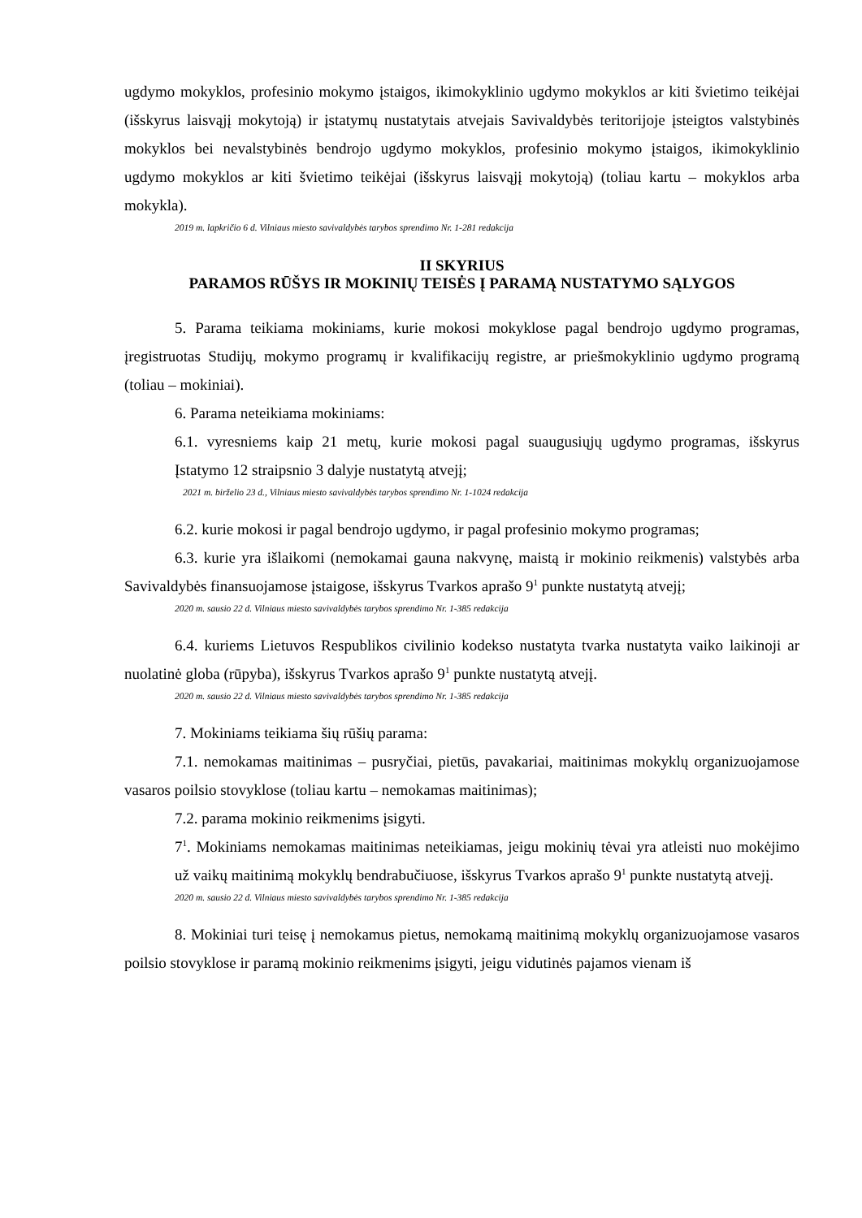ugdymo mokyklos, profesinio mokymo įstaigos, ikimokyklinio ugdymo mokyklos ar kiti švietimo teikėjai (išskyrus laisvąjį mokytoją) ir įstatymų nustatytais atvejais Savivaldybės teritorijoje įsteigtos valstybinės mokyklos bei nevalstybinės bendrojo ugdymo mokyklos, profesinio mokymo įstaigos, ikimokyklinio ugdymo mokyklos ar kiti švietimo teikėjai (išskyrus laisvąjį mokytoją) (toliau kartu – mokyklos arba mokykla).
2019 m. lapkričio 6 d. Vilniaus miesto savivaldybės tarybos sprendimo Nr. 1-281 redakcija
II SKYRIUS
PARAMOS RŪŠYS IR MOKINIŲ TEISĖS Į PARAMĄ NUSTATYMO SĄLYGOS
5. Parama teikiama mokiniams, kurie mokosi mokyklose pagal bendrojo ugdymo programas, įregistruotas Studijų, mokymo programų ir kvalifikacijų registre, ar priešmokyklinio ugdymo programą (toliau – mokiniai).
6. Parama neteikiama mokiniams:
6.1. vyresniems kaip 21 metų, kurie mokosi pagal suaugusiųjų ugdymo programas, išskyrus Įstatymo 12 straipsnio 3 dalyje nustatytą atvejį;
2021 m. birželio 23 d., Vilniaus miesto savivaldybės tarybos sprendimo Nr. 1-1024 redakcija
6.2. kurie mokosi ir pagal bendrojo ugdymo, ir pagal profesinio mokymo programas;
6.3. kurie yra išlaikomi (nemokamai gauna nakvynę, maistą ir mokinio reikmenis) valstybės arba Savivaldybės finansuojamose įstaigose, išskyrus Tvarkos aprašo 9<sup>1</sup> punkte nustatytą atvejį;
2020 m. sausio 22 d. Vilniaus miesto savivaldybės tarybos sprendimo Nr. 1-385 redakcija
6.4. kuriems Lietuvos Respublikos civilinio kodekso nustatyta tvarka nustatyta vaiko laikinoji ar nuolatinė globa (rūpyba), išskyrus Tvarkos aprašo 9<sup>1</sup> punkte nustatytą atvejį.
2020 m. sausio 22 d. Vilniaus miesto savivaldybės tarybos sprendimo Nr. 1-385 redakcija
7. Mokiniams teikiama šių rūšių parama:
7.1. nemokamas maitinimas – pusryčiai, pietūs, pavakariai, maitinimas mokyklų organizuojamose vasaros poilsio stovyklose (toliau kartu – nemokamas maitinimas);
7.2. parama mokinio reikmenims įsigyti.
7<sup>1</sup>. Mokiniams nemokamas maitinimas neteikiamas, jeigu mokinių tėvai yra atleisti nuo mokėjimo už vaikų maitinimą mokyklų bendrabučiuose, išskyrus Tvarkos aprašo 9<sup>1</sup> punkte nustatytą atvejį.
2020 m. sausio 22 d. Vilniaus miesto savivaldybės tarybos sprendimo Nr. 1-385 redakcija
8. Mokiniai turi teisę į nemokamus pietus, nemokamą maitinimą mokyklų organizuojamose vasaros poilsio stovyklose ir paramą mokinio reikmenims įsigyti, jeigu vidutinės pajamos vienam iš